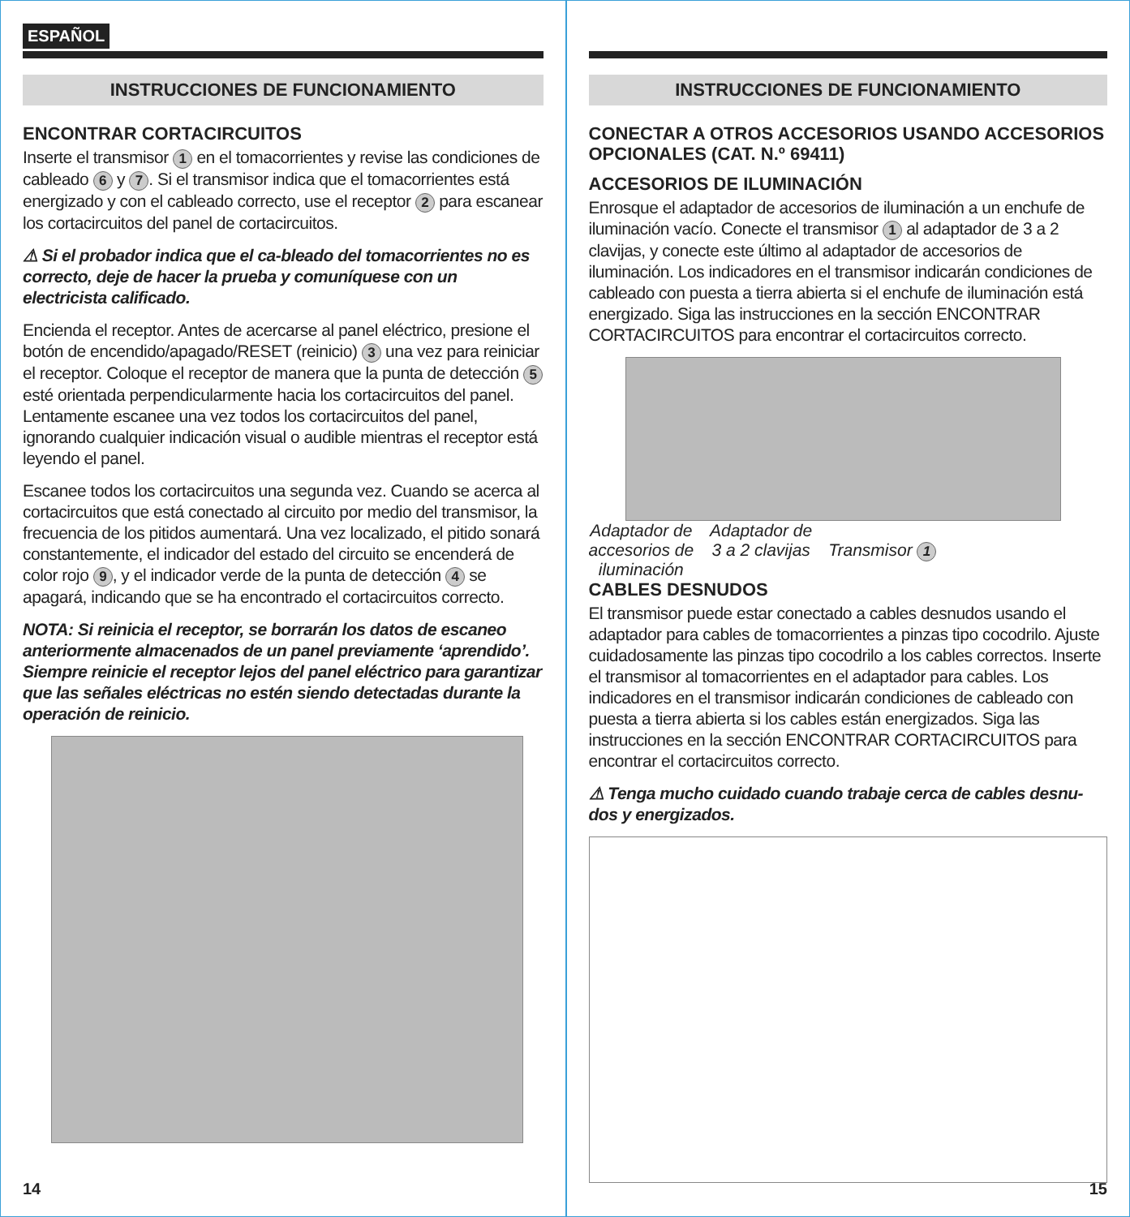ESPAÑOL
INSTRUCCIONES DE FUNCIONAMIENTO
ENCONTRAR CORTACIRCUITOS
Inserte el transmisor 1 en el tomacorrientes y revise las condiciones de cableado 6 y 7. Si el transmisor indica que el tomacorrientes está energizado y con el cableado correcto, use el receptor 2 para escanear los cortacircuitos del panel de cortacircuitos.
⚠ Si el probador indica que el ca-bleado del tomacorrientes no es correcto, deje de hacer la prueba y comuníquese con un electricista calificado.
Encienda el receptor. Antes de acercarse al panel eléctrico, presione el botón de encendido/apagado/RESET (reinicio) 3 una vez para reiniciar el receptor. Coloque el receptor de manera que la punta de detección 5 esté orientada perpendicularmente hacia los cortacircuitos del panel. Lentamente escanee una vez todos los cortacircuitos del panel, ignorando cualquier indicación visual o audible mientras el receptor está leyendo el panel.
Escanee todos los cortacircuitos una segunda vez. Cuando se acerca al cortacircuitos que está conectado al circuito por medio del transmisor, la frecuencia de los pitidos aumentará. Una vez localizado, el pitido sonará constantemente, el indicador del estado del circuito se encenderá de color rojo 9, y el indicador verde de la punta de detección 4 se apagará, indicando que se ha encontrado el cortacircuitos correcto.
NOTA: Si reinicia el receptor, se borrarán los datos de escaneo anteriormente almacenados de un panel previamente ‘aprendido’. Siempre reinicie el receptor lejos del panel eléctrico para garantizar que las señales eléctricas no estén siendo detectadas durante la operación de reinicio.
14
INSTRUCCIONES DE FUNCIONAMIENTO
CONECTAR A OTROS ACCESORIOS USANDO ACCESORIOS OPCIONALES (CAT. N.º 69411)
ACCESORIOS DE ILUMINACIÓN
Enrosque el adaptador de accesorios de iluminación a un enchufe de iluminación vacío. Conecte el transmisor 1 al adaptador de 3 a 2 clavijas, y conecte este último al adaptador de accesorios de iluminación. Los indicadores en el transmisor indicarán condiciones de cableado con puesta a tierra abierta si el enchufe de iluminación está energizado. Siga las instrucciones en la sección ENCONTRAR CORTACIRCUITOS para encontrar el cortacircuitos correcto.
Adaptador de
accesorios de
iluminación
Adaptador de
3 a 2 clavijas
Transmisor 1
CABLES DESNUDOS
El transmisor puede estar conectado a cables desnudos usando el adaptador para cables de tomacorrientes a pinzas tipo cocodrilo. Ajuste cuidadosamente las pinzas tipo cocodrilo a los cables correctos. Inserte el transmisor al tomacorrientes en el adaptador para cables. Los indicadores en el transmisor indicarán condiciones de cableado con puesta a tierra abierta si los cables están energizados. Siga las instrucciones en la sección ENCONTRAR CORTACIRCUITOS para encontrar el cortacircuitos correcto.
⚠ Tenga mucho cuidado cuando trabaje cerca de cables desnu-dos y energizados.
15